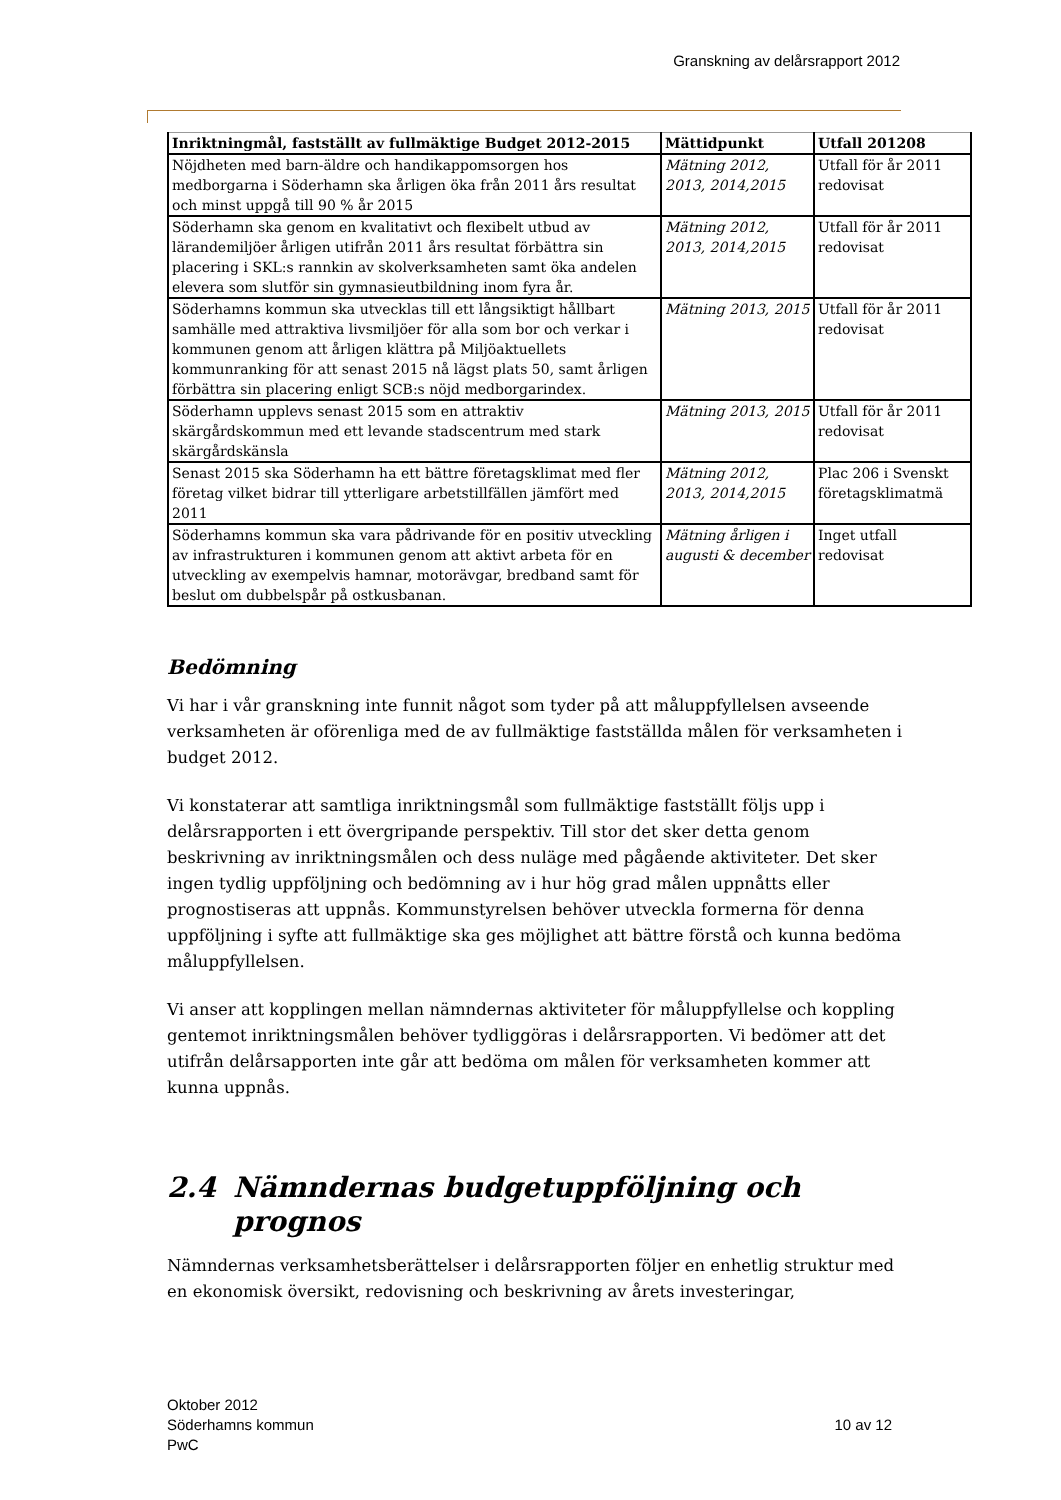Granskning av delårsrapport 2012
| Inriktningmål, fastställt av fullmäktige Budget 2012-2015 | Mättidpunkt | Utfall 201208 |
| --- | --- | --- |
| Nöjdheten med barn-äldre och handikappomsorgen hos medborgarna i Söderhamn ska årligen öka från 2011 års resultat och minst uppgå till 90 % år 2015 | Mätning 2012, 2013, 2014,2015 | Utfall för år 2011 redovisat |
| Söderhamn ska genom en kvalitativt och flexibelt utbud av lärandemiljöer årligen utifrån 2011 års resultat förbättra sin placering i SKL:s rannkin av skolverksamheten samt öka andelen elevera som slutför sin gymnasieutbildning inom fyra år. | Mätning 2012, 2013, 2014,2015 | Utfall för år 2011 redovisat |
| Söderhamns kommun ska utvecklas till ett långsiktigt hållbart samhälle med attraktiva livsmiljöer för alla som bor och verkar i kommunen genom att årligen klättra på Miljöaktuellets kommunranking för att senast 2015 nå lägst plats 50, samt årligen förbättra sin placering enligt SCB:s nöjd medborgarindex. | Mätning 2013, 2015 | Utfall för år 2011 redovisat |
| Söderhamn upplevs senast 2015 som en attraktiv skärgårdskommun med ett levande stadscentrum med stark skärgårdskänsla | Mätning 2013, 2015 | Utfall för år 2011 redovisat |
| Senast 2015 ska Söderhamn ha ett bättre företagsklimat med fler företag vilket bidrar till ytterligare arbetstillfällen jämfört med 2011 | Mätning 2012, 2013, 2014,2015 | Plac 206 i Svenskt företagsklimatmä |
| Söderhamns kommun ska vara pådrivande för en positiv utveckling av infrastrukturen i kommunen genom att aktivt arbeta för en utveckling av exempelvis hamnar, motorävgar, bredband samt för beslut om dubbelspår på ostkusbanan. | Mätning årligen i augusti & december | Inget utfall redovisat |
Bedömning
Vi har i vår granskning inte funnit något som tyder på att måluppfyllelsen avseende verksamheten är oförenliga med de av fullmäktige fastställda målen för verksamheten i budget 2012.
Vi konstaterar att samtliga inriktningsmål som fullmäktige fastställt följs upp i delårsrapporten i ett övergripande perspektiv. Till stor det sker detta genom beskrivning av inriktningsmålen och dess nuläge med pågående aktiviteter. Det sker ingen tydlig uppföljning och bedömning av i hur hög grad målen uppnåtts eller prognostiseras att uppnås. Kommunstyrelsen behöver utveckla formerna för denna uppföljning i syfte att fullmäktige ska ges möjlighet att bättre förstå och kunna bedöma måluppfyllelsen.
Vi anser att kopplingen mellan nämndernas aktiviteter för måluppfyllelse och koppling gentemot inriktningsmålen behöver tydliggöras i delårsrapporten. Vi bedömer att det utifrån delårsapporten inte går att bedöma om målen för verksamheten kommer att kunna uppnås.
2.4 Nämndernas budgetuppföljning och
prognos
Nämndernas verksamhetsberättelser i delårsrapporten följer en enhetlig struktur med en ekonomisk översikt, redovisning och beskrivning av årets investeringar,
Oktober 2012
Söderhamns kommun
PwC
10 av 12